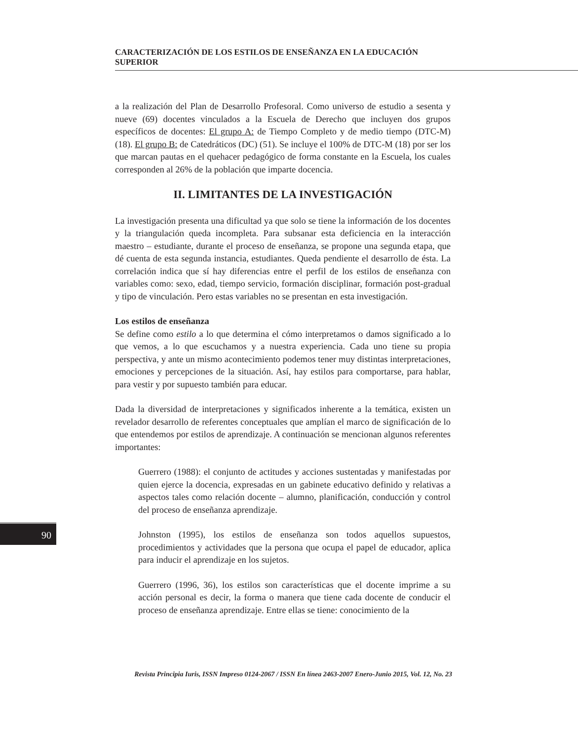CARACTERIZACIÓN DE LOS ESTILOS DE ENSEÑANZA EN LA EDUCACIÓN SUPERIOR
a la realización del Plan de Desarrollo Profesoral. Como universo de estudio a sesenta y nueve (69) docentes vinculados a la Escuela de Derecho que incluyen dos grupos específicos de docentes: El grupo A: de Tiempo Completo y de medio tiempo (DTC-M) (18). El grupo B: de Catedráticos (DC) (51). Se incluye el 100% de DTC-M (18) por ser los que marcan pautas en el quehacer pedagógico de forma constante en la Escuela, los cuales corresponden al 26% de la población que imparte docencia.
II. LIMITANTES DE LA INVESTIGACIÓN
La investigación presenta una dificultad ya que solo se tiene la información de los docentes y la triangulación queda incompleta. Para subsanar esta deficiencia en la interacción maestro – estudiante, durante el proceso de enseñanza, se propone una segunda etapa, que dé cuenta de esta segunda instancia, estudiantes. Queda pendiente el desarrollo de ésta. La correlación indica que sí hay diferencias entre el perfil de los estilos de enseñanza con variables como: sexo, edad, tiempo servicio, formación disciplinar, formación post-gradual y tipo de vinculación. Pero estas variables no se presentan en esta investigación.
Los estilos de enseñanza
Se define como estilo a lo que determina el cómo interpretamos o damos significado a lo que vemos, a lo que escuchamos y a nuestra experiencia. Cada uno tiene su propia perspectiva, y ante un mismo acontecimiento podemos tener muy distintas interpretaciones, emociones y percepciones de la situación. Así, hay estilos para comportarse, para hablar, para vestir y por supuesto también para educar.
Dada la diversidad de interpretaciones y significados inherente a la temática, existen un revelador desarrollo de referentes conceptuales que amplían el marco de significación de lo que entendemos por estilos de aprendizaje. A continuación se mencionan algunos referentes importantes:
Guerrero (1988): el conjunto de actitudes y acciones sustentadas y manifestadas por quien ejerce la docencia, expresadas en un gabinete educativo definido y relativas a aspectos tales como relación docente – alumno, planificación, conducción y control del proceso de enseñanza aprendizaje.
Johnston (1995), los estilos de enseñanza son todos aquellos supuestos, procedimientos y actividades que la persona que ocupa el papel de educador, aplica para inducir el aprendizaje en los sujetos.
Guerrero (1996, 36), los estilos son características que el docente imprime a su acción personal es decir, la forma o manera que tiene cada docente de conducir el proceso de enseñanza aprendizaje. Entre ellas se tiene: conocimiento de la
90
Revista Principia Iuris, ISSN Impreso 0124-2067 / ISSN En línea 2463-2007 Enero-Junio 2015, Vol. 12, No. 23